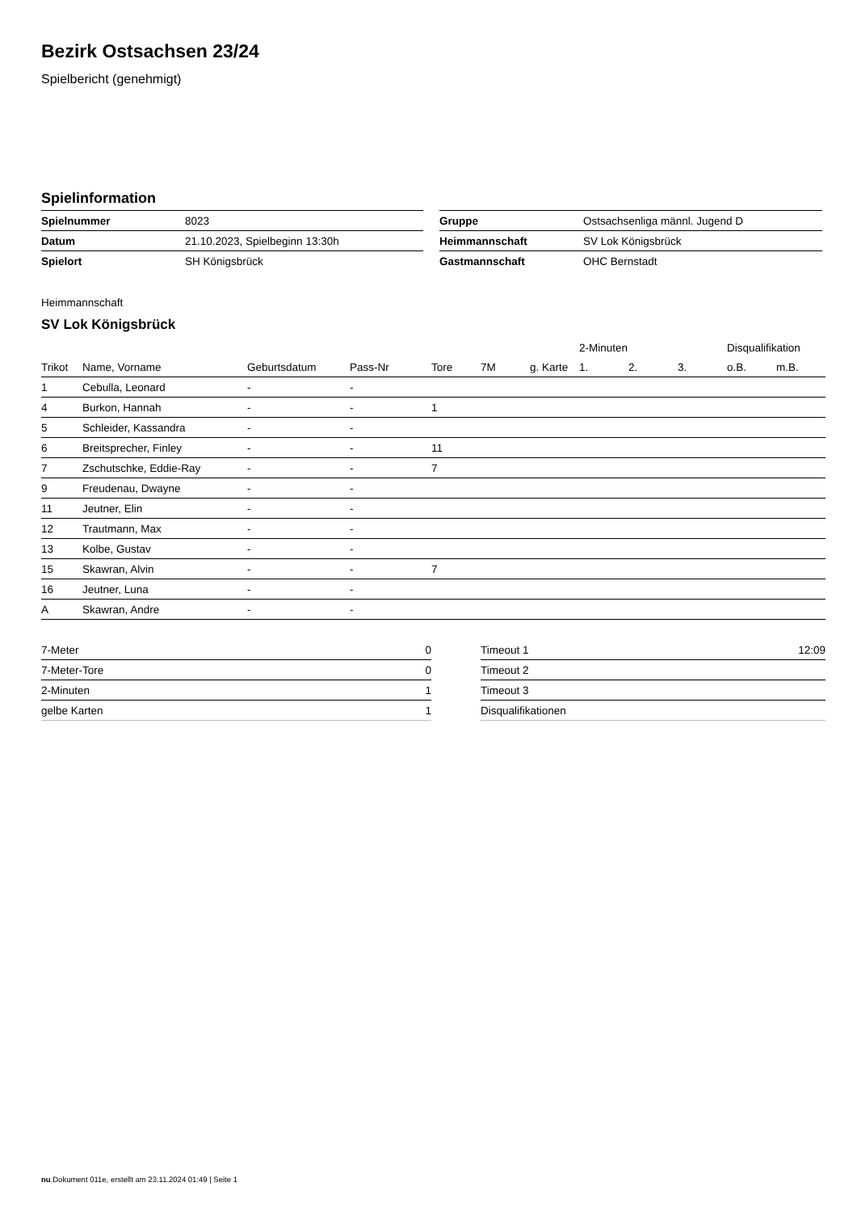Bezirk Ostsachsen 23/24
Spielbericht (genehmigt)
Spielinformation
| Spielnummer | 8023 |
| Datum | 21.10.2023, Spielbeginn 13:30h |
| Spielort | SH Königsbrück |
| Gruppe | Ostsachsenliga männl. Jugend D |
| Heimmannschaft | SV Lok Königsbrück |
| Gastmannschaft | OHC Bernstadt |
Heimmannschaft
SV Lok Königsbrück
| | | | | | | | 2-Minuten | | | Disqualifikation | |
| --- | --- | --- | --- | --- | --- | --- | --- | --- | --- | --- | --- |
| Trikot | Name, Vorname | Geburtsdatum | Pass-Nr | Tore | 7M | g. Karte | 1. | 2. | 3. | o.B. | m.B. |
| 1 | Cebulla, Leonard | - | - | | | | | | | | |
| 4 | Burkon, Hannah | - | - | 1 | | | | | | | |
| 5 | Schleider, Kassandra | - | - | | | | | | | | |
| 6 | Breitsprecher, Finley | - | - | 11 | | | | | | | |
| 7 | Zschutschke, Eddie-Ray | - | - | 7 | | | | | | | |
| 9 | Freudenau, Dwayne | - | - | | | | | | | | |
| 11 | Jeutner, Elin | - | - | | | | | | | | |
| 12 | Trautmann, Max | - | - | | | | | | | | |
| 13 | Kolbe, Gustav | - | - | | | | | | | | |
| 15 | Skawran, Alvin | - | - | 7 | | | | | | | |
| 16 | Jeutner, Luna | - | - | | | | | | | | |
| A | Skawran, Andre | - | - | | | | | | | | |
| 7-Meter | 0 |
| 7-Meter-Tore | 0 |
| 2-Minuten | 1 |
| gelbe Karten | 1 |
| Timeout 1 | 12:09 |
| Timeout 2 | |
| Timeout 3 | |
| Disqualifikationen | |
nu.Dokument 011e, erstellt am 23.11.2024 01:49 | Seite 1